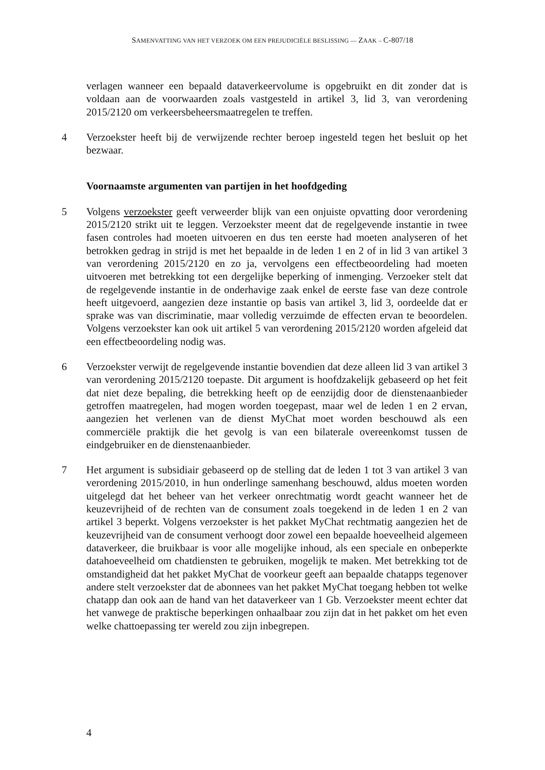SAMENVATTING VAN HET VERZOEK OM EEN PREJUDICIËLE BESLISSING — ZAAK – C-807/18
verlagen wanneer een bepaald dataverkeervolume is opgebruikt en dit zonder dat is voldaan aan de voorwaarden zoals vastgesteld in artikel 3, lid 3, van verordening 2015/2120 om verkeersbeheersmaatregelen te treffen.
4 Verzoekster heeft bij de verwijzende rechter beroep ingesteld tegen het besluit op het bezwaar.
Voornaamste argumenten van partijen in het hoofdgeding
5 Volgens verzoekster geeft verweerder blijk van een onjuiste opvatting door verordening 2015/2120 strikt uit te leggen. Verzoekster meent dat de regelgevende instantie in twee fasen controles had moeten uitvoeren en dus ten eerste had moeten analyseren of het betrokken gedrag in strijd is met het bepaalde in de leden 1 en 2 of in lid 3 van artikel 3 van verordening 2015/2120 en zo ja, vervolgens een effectbeoordeling had moeten uitvoeren met betrekking tot een dergelijke beperking of inmenging. Verzoeker stelt dat de regelgevende instantie in de onderhavige zaak enkel de eerste fase van deze controle heeft uitgevoerd, aangezien deze instantie op basis van artikel 3, lid 3, oordeelde dat er sprake was van discriminatie, maar volledig verzuimde de effecten ervan te beoordelen. Volgens verzoekster kan ook uit artikel 5 van verordening 2015/2120 worden afgeleid dat een effectbeoordeling nodig was.
6 Verzoekster verwijt de regelgevende instantie bovendien dat deze alleen lid 3 van artikel 3 van verordening 2015/2120 toepaste. Dit argument is hoofdzakelijk gebaseerd op het feit dat niet deze bepaling, die betrekking heeft op de eenzijdig door de dienstenaanbieder getroffen maatregelen, had mogen worden toegepast, maar wel de leden 1 en 2 ervan, aangezien het verlenen van de dienst MyChat moet worden beschouwd als een commerciële praktijk die het gevolg is van een bilaterale overeenkomst tussen de eindgebruiker en de dienstenaanbieder.
7 Het argument is subsidiair gebaseerd op de stelling dat de leden 1 tot 3 van artikel 3 van verordening 2015/2010, in hun onderlinge samenhang beschouwd, aldus moeten worden uitgelegd dat het beheer van het verkeer onrechtmatig wordt geacht wanneer het de keuzevrijheid of de rechten van de consument zoals toegekend in de leden 1 en 2 van artikel 3 beperkt. Volgens verzoekster is het pakket MyChat rechtmatig aangezien het de keuzevrijheid van de consument verhoogt door zowel een bepaalde hoeveelheid algemeen dataverkeer, die bruikbaar is voor alle mogelijke inhoud, als een speciale en onbeperkte datahoeveelheid om chatdiensten te gebruiken, mogelijk te maken. Met betrekking tot de omstandigheid dat het pakket MyChat de voorkeur geeft aan bepaalde chatapps tegenover andere stelt verzoekster dat de abonnees van het pakket MyChat toegang hebben tot welke chatapp dan ook aan de hand van het dataverkeer van 1 Gb. Verzoekster meent echter dat het vanwege de praktische beperkingen onhaalbaar zou zijn dat in het pakket om het even welke chattoepassing ter wereld zou zijn inbegrepen.
4